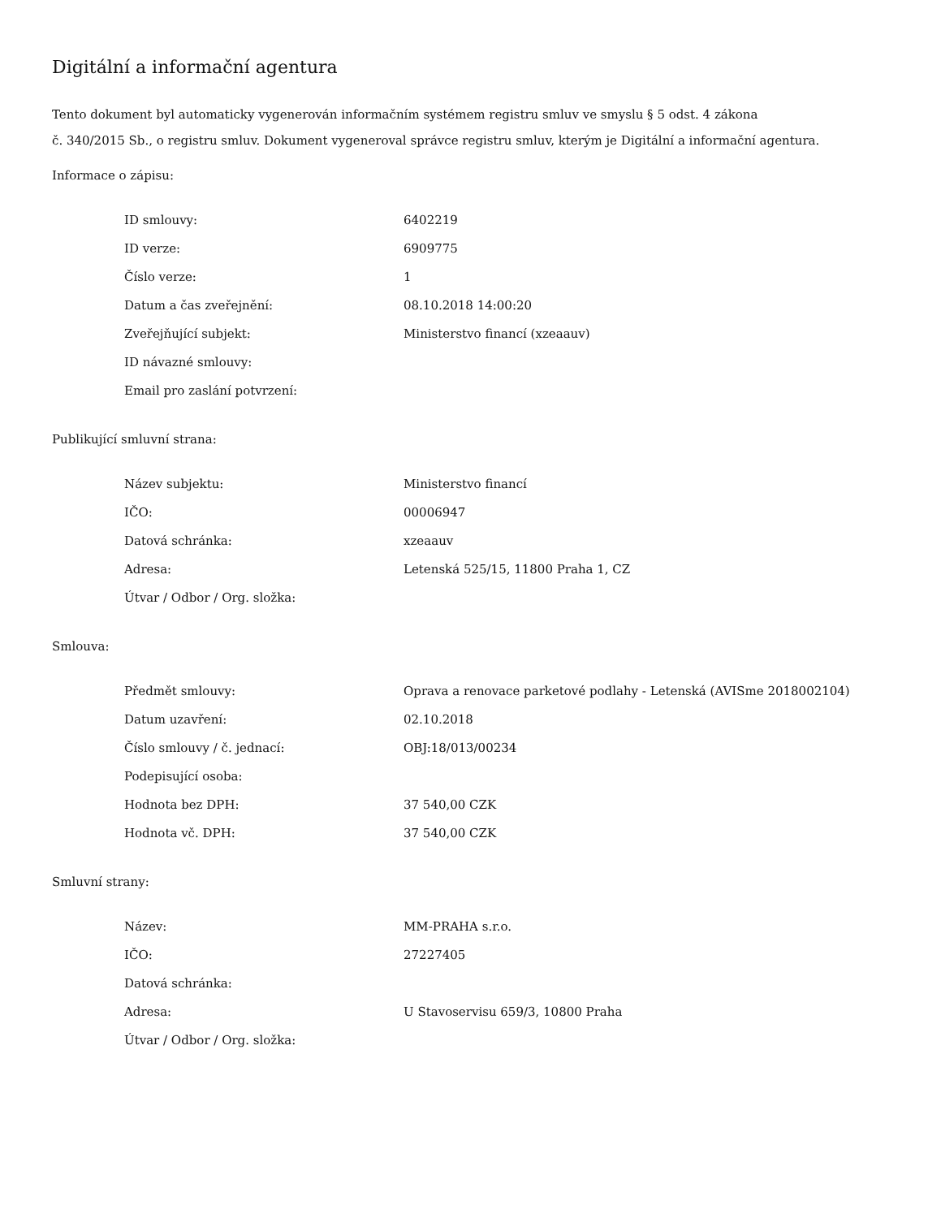Digitální a informační agentura
Tento dokument byl automaticky vygenerován informačním systémem registru smluv ve smyslu § 5 odst. 4 zákona
č. 340/2015 Sb., o registru smluv. Dokument vygeneroval správce registru smluv, kterým je Digitální a informační agentura.
Informace o zápisu:
| ID smlouvy: | 6402219 |
| ID verze: | 6909775 |
| Číslo verze: | 1 |
| Datum a čas zveřejnění: | 08.10.2018 14:00:20 |
| Zveřejňující subjekt: | Ministerstvo financí (xzeaauv) |
| ID návazné smlouvy: | |
| Email pro zaslání potvrzení: | |
Publikující smluvní strana:
| Název subjektu: | Ministerstvo financí |
| IČO: | 00006947 |
| Datová schránka: | xzeaauv |
| Adresa: | Letenská 525/15, 11800 Praha 1, CZ |
| Útvar / Odbor / Org. složka: | |
Smlouva:
| Předmět smlouvy: | Oprava a renovace parketové podlahy - Letenská (AVISme 2018002104) |
| Datum uzavření: | 02.10.2018 |
| Číslo smlouvy / č. jednací: | OBJ:18/013/00234 |
| Podepisující osoba: | |
| Hodnota bez DPH: | 37 540,00 CZK |
| Hodnota vč. DPH: | 37 540,00 CZK |
Smluvní strany:
| Název: | MM-PRAHA s.r.o. |
| IČO: | 27227405 |
| Datová schránka: | |
| Adresa: | U Stavoservisu 659/3, 10800 Praha |
| Útvar / Odbor / Org. složka: | |